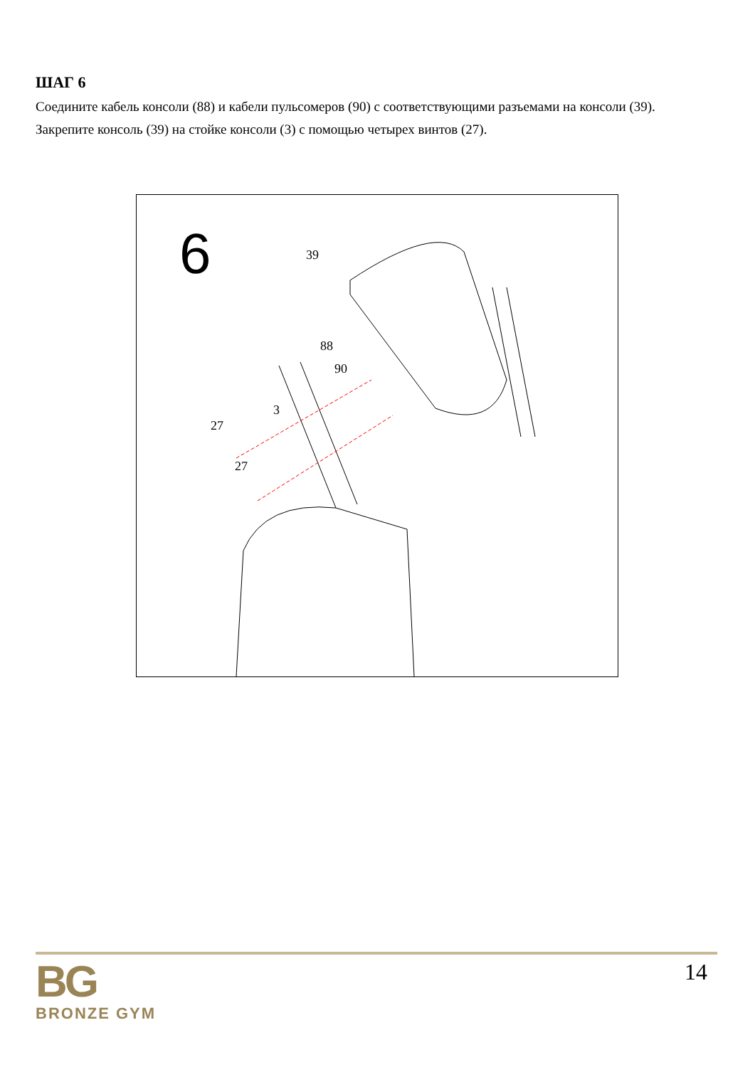ШАГ 6
Соедините кабель консоли (88) и кабели пульсомеров (90) с соответствующими разъемами на консоли (39).
Закрепите консоль (39) на стойке консоли (3) с помощью четырех винтов (27).
6
39
88
90
3
27
27
14
BG
BRONZE GYM